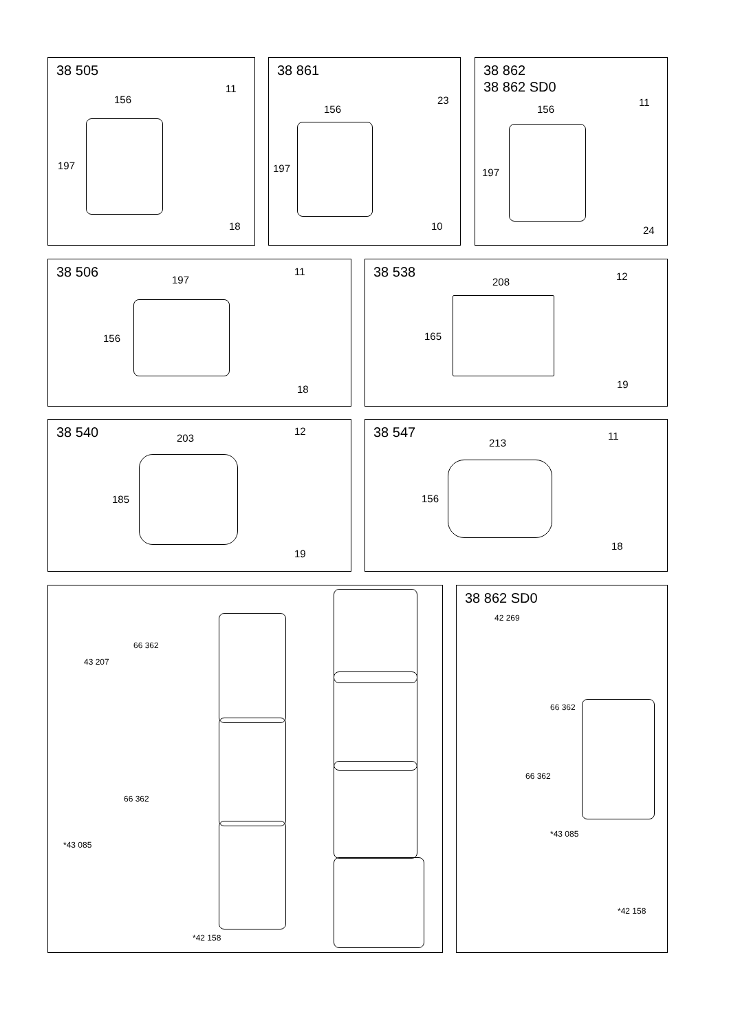38 505
156
197
11
18
38 861
156
197
23
10
38 862
38 862 SD0
156
197
11
24
38 506
197
156
11
18
38 538
208
165
12
19
38 540
203
185
12
19
38 547
213
156
11
18
66 362
43 207
66 362
*43 085
*42 158
38 862 SD0
42 269
66 362
66 362
*43 085
*42 158